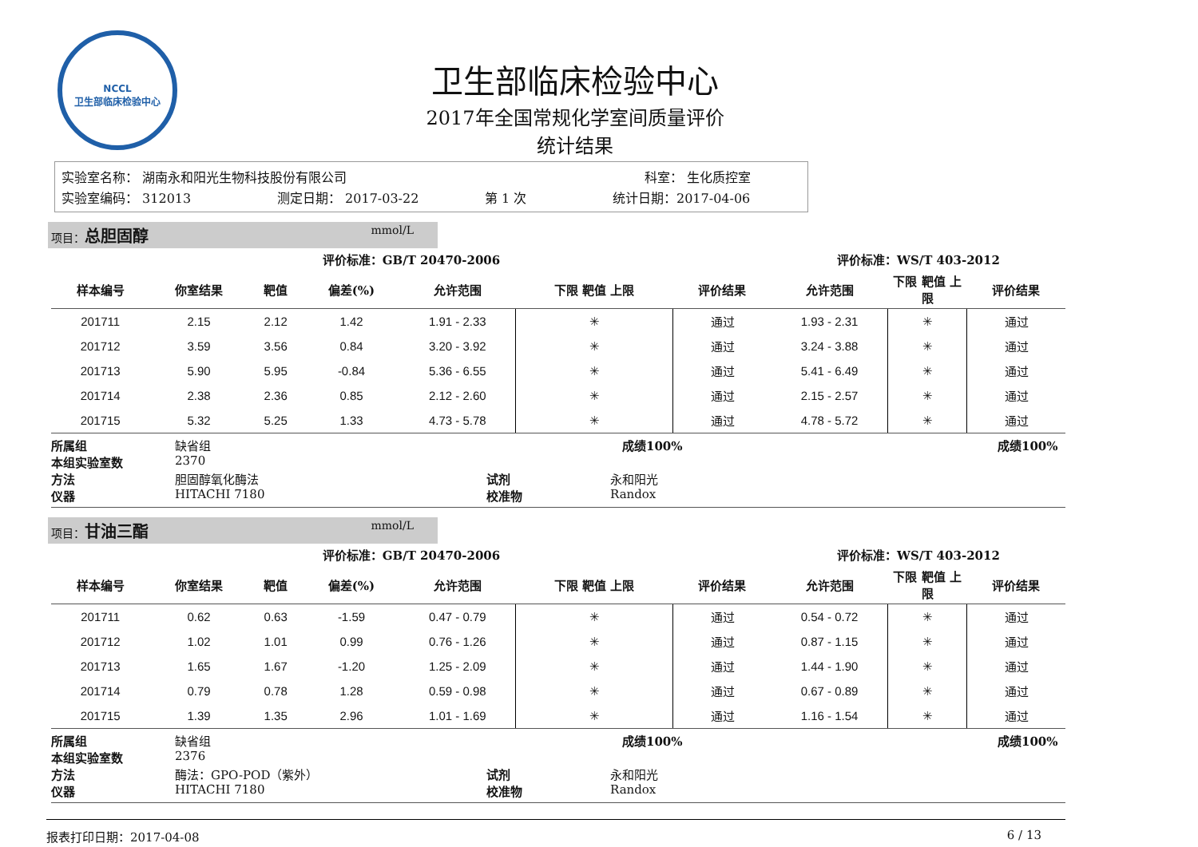NCCL
卫生部临床检验中心
卫生部临床检验中心
2017年全国常规化学室间质量评价
统计结果
实验室名称： 湖南永和阳光生物科技股份有限公司 科室： 生化质控室
实验室编码： 312013 测定日期： 2017-03-22 第 1 次 统计日期：2017-04-06
项目：总胆固醇 mmol/L
| 评价标准：GB/T 20470-2006 | | | | | | | 评价标准：WS/T 403-2012 | | |
| --- | --- | --- | --- | --- | --- | --- | --- | --- | --- |
| 样本编号 | 你室结果 | 靶值 | 偏差(%) | 允许范围 | 下限 靶值 上限 | 评价结果 | 允许范围 | 下限 靶值 上限 | 评价结果 |
| 201711 | 2.15 | 2.12 | 1.42 | 1.91 - 2.33 | ✳ | 通过 | 1.93 - 2.31 | ✳ | 通过 |
| 201712 | 3.59 | 3.56 | 0.84 | 3.20 - 3.92 | ✳ | 通过 | 3.24 - 3.88 | ✳ | 通过 |
| 201713 | 5.90 | 5.95 | -0.84 | 5.36 - 6.55 | ✳ | 通过 | 5.41 - 6.49 | ✳ | 通过 |
| 201714 | 2.38 | 2.36 | 0.85 | 2.12 - 2.60 | ✳ | 通过 | 2.15 - 2.57 | ✳ | 通过 |
| 201715 | 5.32 | 5.25 | 1.33 | 4.73 - 5.78 | ✳ | 通过 | 4.78 - 5.72 | ✳ | 通过 |
所属组 缺省组 成绩100% 成绩100%
本组实验室数 2370
方法 胆固醇氧化酶法 试剂 永和阳光
仪器 HITACHI 7180 校准物 Randox
项目：甘油三酯 mmol/L
| 评价标准：GB/T 20470-2006 | | | | | | | 评价标准：WS/T 403-2012 | | |
| --- | --- | --- | --- | --- | --- | --- | --- | --- | --- |
| 样本编号 | 你室结果 | 靶值 | 偏差(%) | 允许范围 | 下限 靶值 上限 | 评价结果 | 允许范围 | 下限 靶值 上限 | 评价结果 |
| 201711 | 0.62 | 0.63 | -1.59 | 0.47 - 0.79 | ✳ | 通过 | 0.54 - 0.72 | ✳ | 通过 |
| 201712 | 1.02 | 1.01 | 0.99 | 0.76 - 1.26 | ✳ | 通过 | 0.87 - 1.15 | ✳ | 通过 |
| 201713 | 1.65 | 1.67 | -1.20 | 1.25 - 2.09 | ✳ | 通过 | 1.44 - 1.90 | ✳ | 通过 |
| 201714 | 0.79 | 0.78 | 1.28 | 0.59 - 0.98 | ✳ | 通过 | 0.67 - 0.89 | ✳ | 通过 |
| 201715 | 1.39 | 1.35 | 2.96 | 1.01 - 1.69 | ✳ | 通过 | 1.16 - 1.54 | ✳ | 通过 |
所属组 缺省组 成绩100% 成绩100%
本组实验室数 2376
方法 酶法：GPO-POD（紫外） 试剂 永和阳光
仪器 HITACHI 7180 校准物 Randox
报表打印日期：2017-04-08 6 / 13